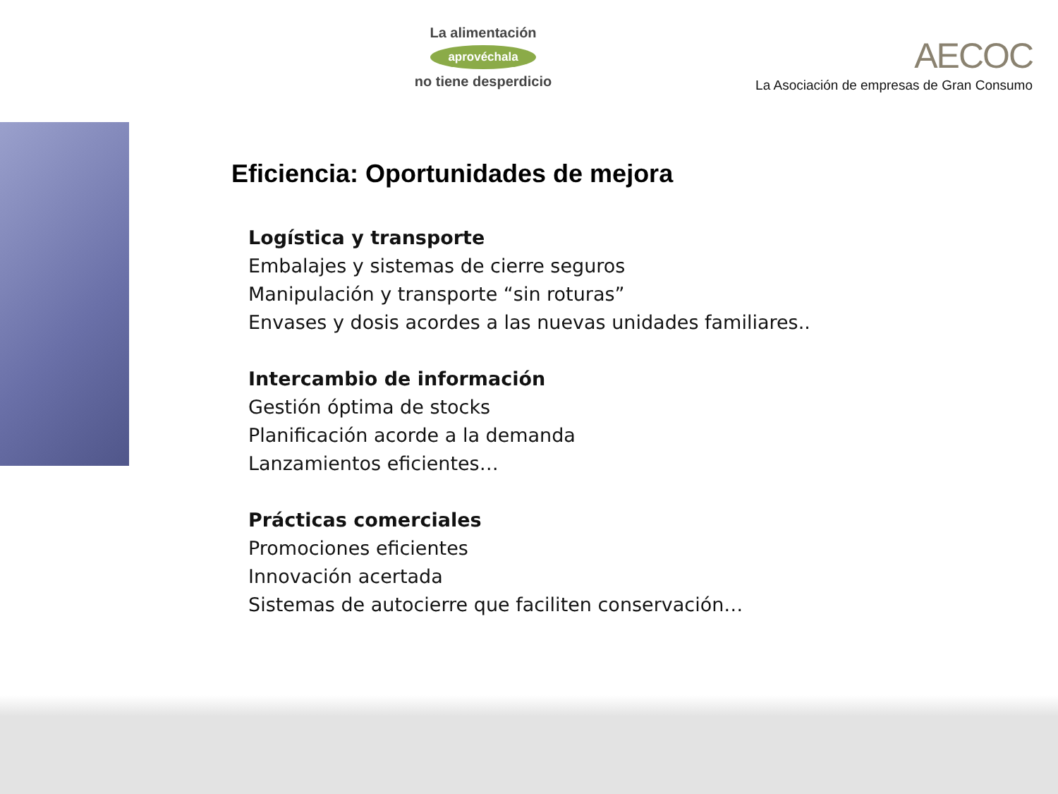La alimentación
aprovéchala
no tiene desperdicio
AECOC
La Asociación de empresas de Gran Consumo
Eficiencia: Oportunidades de mejora
Logística y transporte
Embalajes y sistemas de cierre seguros
Manipulación y transporte “sin roturas”
Envases y dosis acordes a las nuevas unidades familiares..
Intercambio de información
Gestión óptima de stocks
Planificación acorde a la demanda
Lanzamientos eficientes…
Prácticas comerciales
Promociones eficientes
Innovación acertada
Sistemas de autocierre que faciliten conservación…